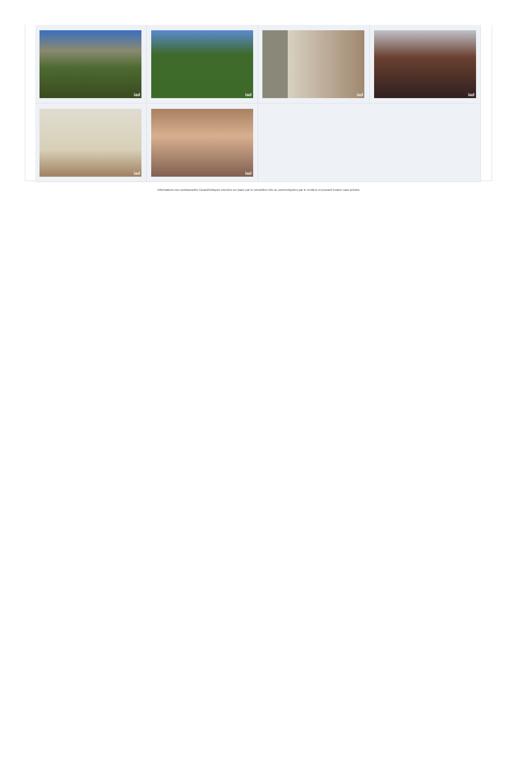iad
iad
iad
iad
iad
iad
Informations non contractuelles Caractéristiques relevées sur place par le conseillers IAD ou communiquées par le vendeur et pouvant évoluer sans préavis